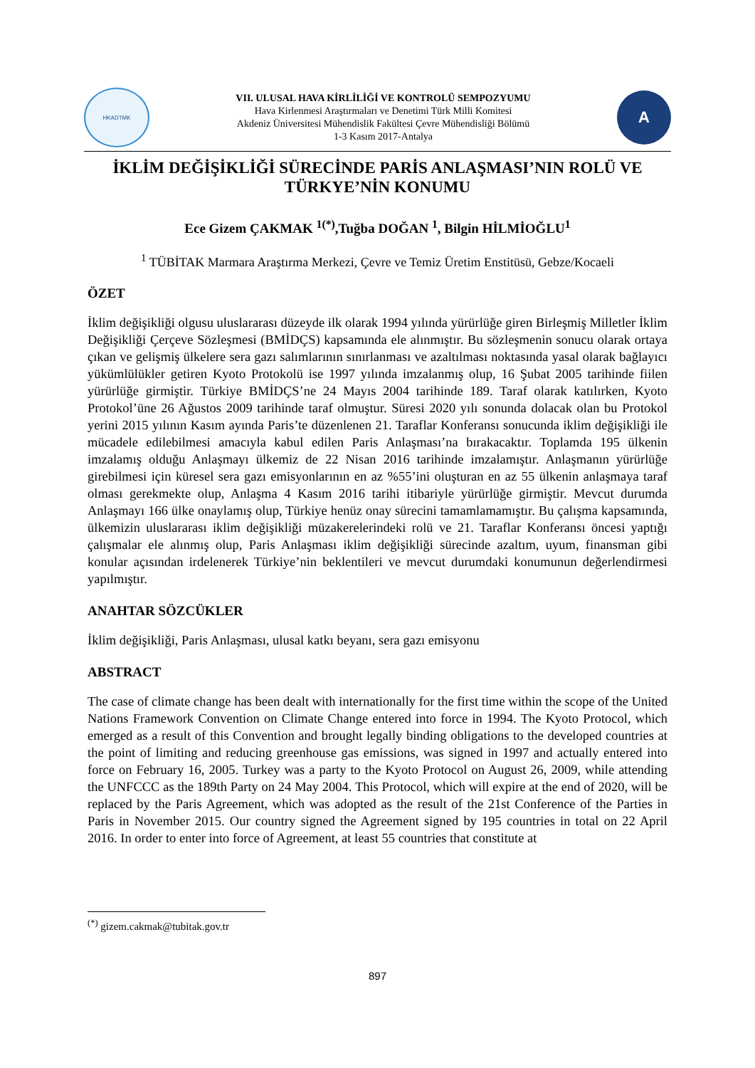HKADTMK
VII. ULUSAL HAVA KİRLİLİĞİ VE KONTROLÜ SEMPOZYUMU
Hava Kirlenmesi Araştırmaları ve Denetimi Türk Milli Komitesi
Akdeniz Üniversitesi Mühendislik Fakültesi Çevre Mühendisliği Bölümü
1-3 Kasım 2017-Antalya
A
İKLİM DEĞİŞİKLİĞİ SÜRECİNDE PARİS ANLAŞMASI’NIN ROLÜ VE TÜRKYE’NİN KONUMU
Ece Gizem ÇAKMAK <sup>1(*)</sup>,Tuğba DOĞAN <sup>1</sup>, Bilgin HİLMİOĞLU<sup>1</sup>
<sup>1</sup> TÜBİTAK Marmara Araştırma Merkezi, Çevre ve Temiz Üretim Enstitüsü, Gebze/Kocaeli
ÖZET
İklim değişikliği olgusu uluslararası düzeyde ilk olarak 1994 yılında yürürlüğe giren Birleşmiş Milletler İklim Değişikliği Çerçeve Sözleşmesi (BMİDÇS) kapsamında ele alınmıştır. Bu sözleşmenin sonucu olarak ortaya çıkan ve gelişmiş ülkelere sera gazı salımlarının sınırlanması ve azaltılması noktasında yasal olarak bağlayıcı yükümlülükler getiren Kyoto Protokolü ise 1997 yılında imzalanmış olup, 16 Şubat 2005 tarihinde fiilen yürürlüğe girmiştir. Türkiye BMİDÇS’ne 24 Mayıs 2004 tarihinde 189. Taraf olarak katılırken, Kyoto Protokol’üne 26 Ağustos 2009 tarihinde taraf olmuştur. Süresi 2020 yılı sonunda dolacak olan bu Protokol yerini 2015 yılının Kasım ayında Paris’te düzenlenen 21. Taraflar Konferansı sonucunda iklim değişikliği ile mücadele edilebilmesi amacıyla kabul edilen Paris Anlaşması’na bırakacaktır. Toplamda 195 ülkenin imzalamış olduğu Anlaşmayı ülkemiz de 22 Nisan 2016 tarihinde imzalamıştır. Anlaşmanın yürürlüğe girebilmesi için küresel sera gazı emisyonlarının en az %55’ini oluşturan en az 55 ülkenin anlaşmaya taraf olması gerekmekte olup, Anlaşma 4 Kasım 2016 tarihi itibariyle yürürlüğe girmiştir. Mevcut durumda Anlaşmayı 166 ülke onaylamış olup, Türkiye henüz onay sürecini tamamlamamıştır. Bu çalışma kapsamında, ülkemizin uluslararası iklim değişikliği müzakerelerindeki rolü ve 21. Taraflar Konferansı öncesi yaptığı çalışmalar ele alınmış olup, Paris Anlaşması iklim değişikliği sürecinde azaltım, uyum, finansman gibi konular açısından irdelenerek Türkiye’nin beklentileri ve mevcut durumdaki konumunun değerlendirmesi yapılmıştır.
ANAHTAR SÖZCÜKLER
İklim değişikliği, Paris Anlaşması, ulusal katkı beyanı, sera gazı emisyonu
ABSTRACT
The case of climate change has been dealt with internationally for the first time within the scope of the United Nations Framework Convention on Climate Change entered into force in 1994. The Kyoto Protocol, which emerged as a result of this Convention and brought legally binding obligations to the developed countries at the point of limiting and reducing greenhouse gas emissions, was signed in 1997 and actually entered into force on February 16, 2005. Turkey was a party to the Kyoto Protocol on August 26, 2009, while attending the UNFCCC as the 189th Party on 24 May 2004. This Protocol, which will expire at the end of 2020, will be replaced by the Paris Agreement, which was adopted as the result of the 21st Conference of the Parties in Paris in November 2015. Our country signed the Agreement signed by 195 countries in total on 22 April 2016. In order to enter into force of Agreement, at least 55 countries that constitute at
<sup>(*)</sup> gizem.cakmak@tubitak.gov.tr
897